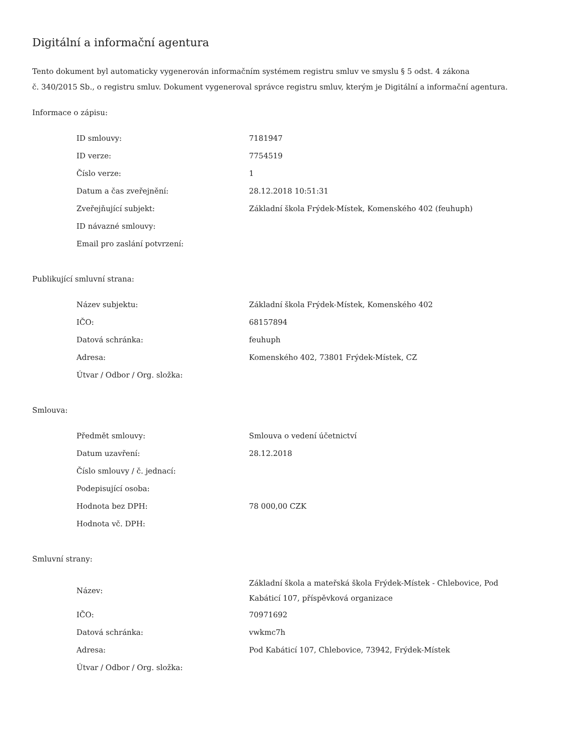Digitální a informační agentura
Tento dokument byl automaticky vygenerován informačním systémem registru smluv ve smyslu § 5 odst. 4 zákona
č. 340/2015 Sb., o registru smluv. Dokument vygeneroval správce registru smluv, kterým je Digitální a informační agentura.
Informace o zápisu:
| ID smlouvy: | 7181947 |
| ID verze: | 7754519 |
| Číslo verze: | 1 |
| Datum a čas zveřejnění: | 28.12.2018 10:51:31 |
| Zveřejňující subjekt: | Základní škola Frýdek-Místek, Komenského 402 (feuhuph) |
| ID návazné smlouvy: | |
| Email pro zaslání potvrzení: | |
Publikující smluvní strana:
| Název subjektu: | Základní škola Frýdek-Místek, Komenského 402 |
| IČO: | 68157894 |
| Datová schránka: | feuhuph |
| Adresa: | Komenského 402, 73801 Frýdek-Místek, CZ |
| Útvar / Odbor / Org. složka: | |
Smlouva:
| Předmět smlouvy: | Smlouva o vedení účetnictví |
| Datum uzavření: | 28.12.2018 |
| Číslo smlouvy / č. jednací: | |
| Podepisující osoba: | |
| Hodnota bez DPH: | 78 000,00 CZK |
| Hodnota vč. DPH: | |
Smluvní strany:
| Název: | Základní škola a mateřská škola Frýdek-Místek - Chlebovice, Pod Kabáticí 107, příspěvková organizace |
| IČO: | 70971692 |
| Datová schránka: | vwkmc7h |
| Adresa: | Pod Kabáticí 107, Chlebovice, 73942, Frýdek-Místek |
| Útvar / Odbor / Org. složka: | |